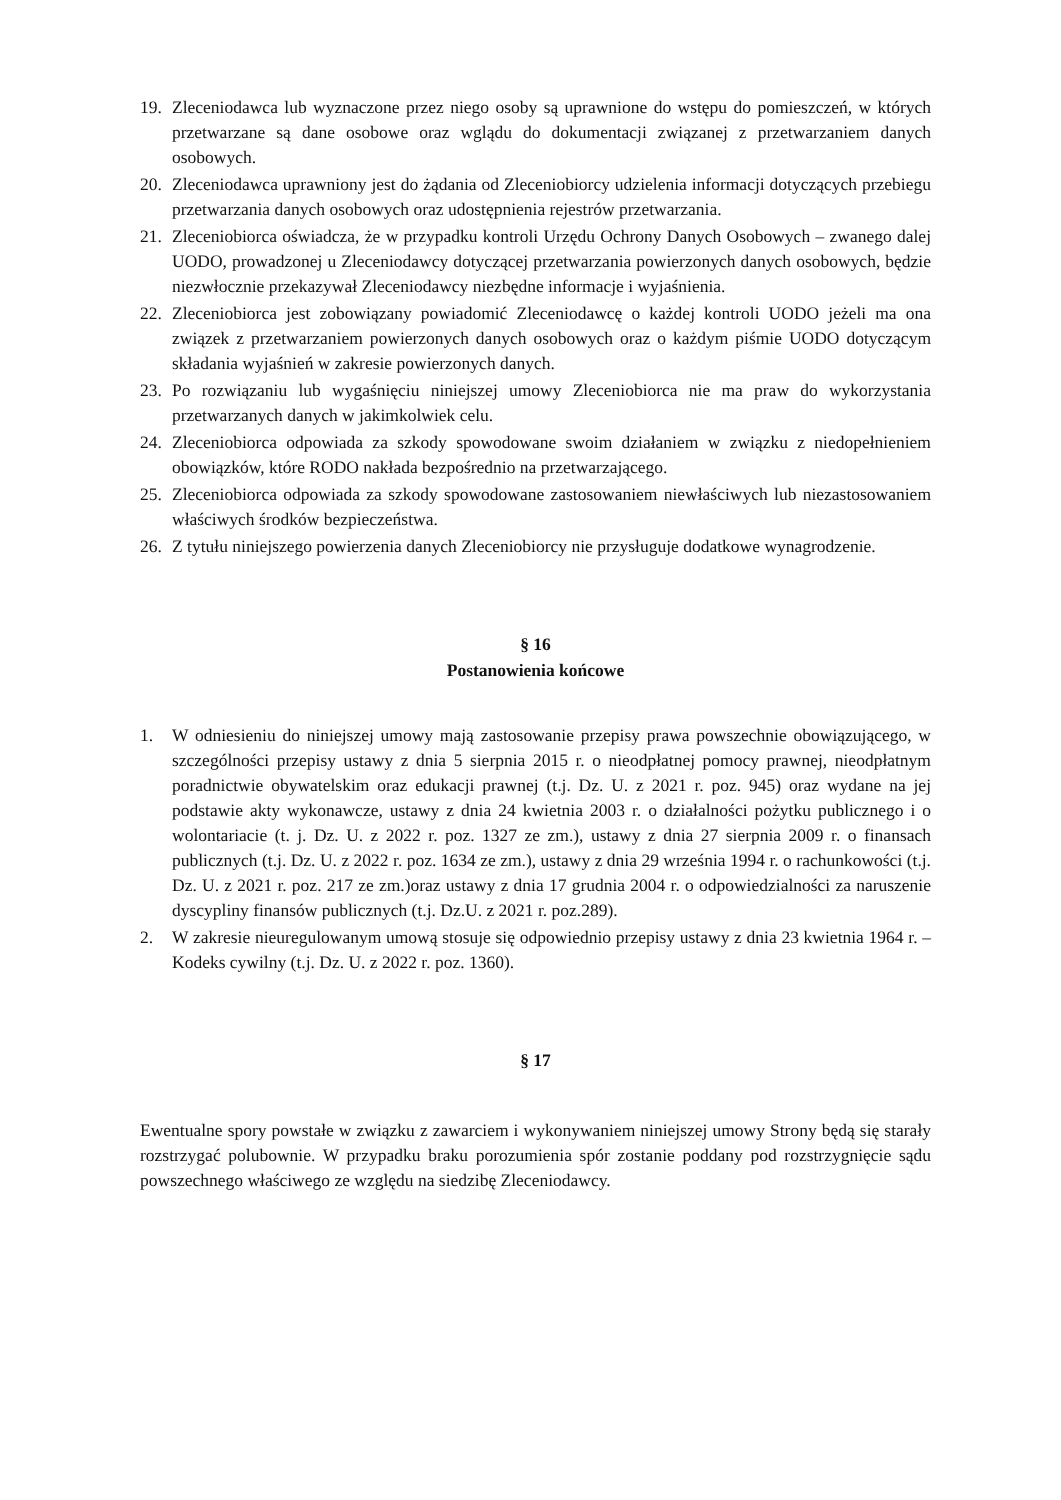19. Zleceniodawca lub wyznaczone przez niego osoby są uprawnione do wstępu do pomieszczeń, w których przetwarzane są dane osobowe oraz wglądu do dokumentacji związanej z przetwarzaniem danych osobowych.
20. Zleceniodawca uprawniony jest do żądania od Zleceniobiorcy udzielenia informacji dotyczących przebiegu przetwarzania danych osobowych oraz udostępnienia rejestrów przetwarzania.
21. Zleceniobiorca oświadcza, że w przypadku kontroli Urzędu Ochrony Danych Osobowych – zwanego dalej UODO, prowadzonej u Zleceniodawcy dotyczącej przetwarzania powierzonych danych osobowych, będzie niezwłocznie przekazywał Zleceniodawcy niezbędne informacje i wyjaśnienia.
22. Zleceniobiorca jest zobowiązany powiadomić Zleceniodawcę o każdej kontroli UODO jeżeli ma ona związek z przetwarzaniem powierzonych danych osobowych oraz o każdym piśmie UODO dotyczącym składania wyjaśnień w zakresie powierzonych danych.
23. Po rozwiązaniu lub wygaśnięciu niniejszej umowy Zleceniobiorca nie ma praw do wykorzystania przetwarzanych danych w jakimkolwiek celu.
24. Zleceniobiorca odpowiada za szkody spowodowane swoim działaniem w związku z niedopełnieniem obowiązków, które RODO nakłada bezpośrednio na przetwarzającego.
25. Zleceniobiorca odpowiada za szkody spowodowane zastosowaniem niewłaściwych lub niezastosowaniem właściwych środków bezpieczeństwa.
26. Z tytułu niniejszego powierzenia danych Zleceniobiorcy nie przysługuje dodatkowe wynagrodzenie.
§ 16
Postanowienia końcowe
1. W odniesieniu do niniejszej umowy mają zastosowanie przepisy prawa powszechnie obowiązującego, w szczególności przepisy ustawy z dnia 5 sierpnia 2015 r. o nieodpłatnej pomocy prawnej, nieodpłatnym poradnictwie obywatelskim oraz edukacji prawnej (t.j. Dz. U. z 2021 r. poz. 945) oraz wydane na jej podstawie akty wykonawcze, ustawy z dnia 24 kwietnia 2003 r. o działalności pożytku publicznego i o wolontariacie (t. j. Dz. U. z 2022 r. poz. 1327 ze zm.), ustawy z dnia 27 sierpnia 2009 r. o finansach publicznych (t.j. Dz. U. z 2022 r. poz. 1634 ze zm.), ustawy z dnia 29 września 1994 r. o rachunkowości (t.j. Dz. U. z 2021 r. poz. 217 ze zm.)oraz ustawy z dnia 17 grudnia 2004 r. o odpowiedzialności za naruszenie dyscypliny finansów publicznych (t.j. Dz.U. z 2021 r. poz.289).
2. W zakresie nieuregulowanym umową stosuje się odpowiednio przepisy ustawy z dnia 23 kwietnia 1964 r. – Kodeks cywilny (t.j. Dz. U. z 2022 r. poz. 1360).
§ 17
Ewentualne spory powstałe w związku z zawarciem i wykonywaniem niniejszej umowy Strony będą się starały rozstrzygać polubownie. W przypadku braku porozumienia spór zostanie poddany pod rozstrzygnięcie sądu powszechnego właściwego ze względu na siedzibę Zleceniodawcy.